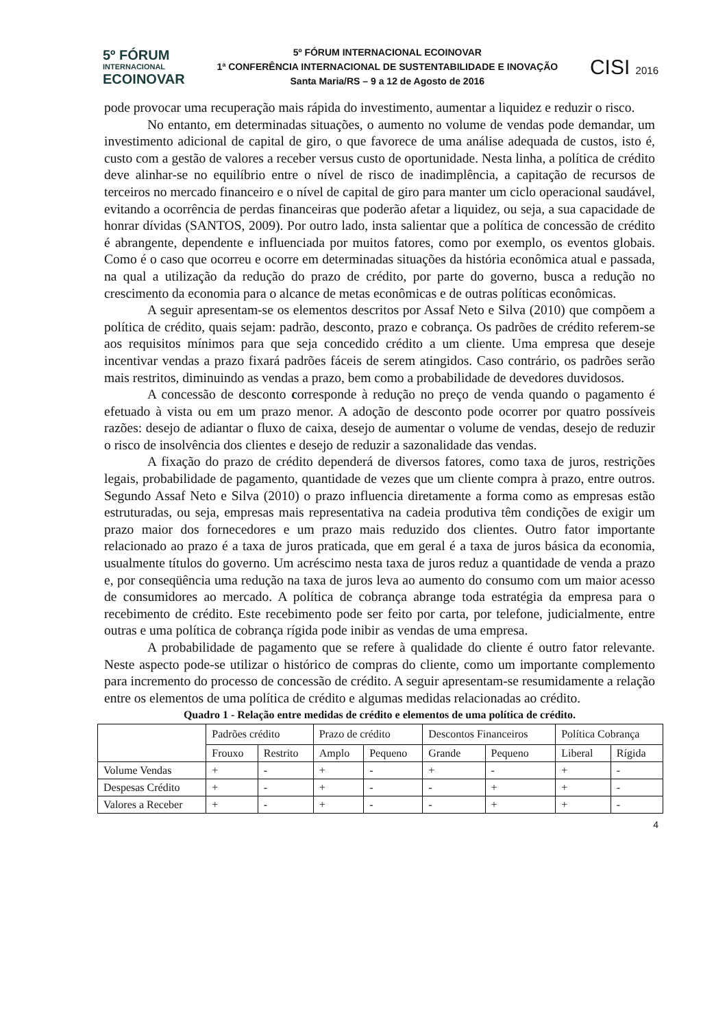5º FÓRUM
INTERNACIONAL
ECOINOVAR
5º FÓRUM INTERNACIONAL ECOINOVAR
1ª CONFERÊNCIA INTERNACIONAL DE SUSTENTABILIDADE E INOVAÇÃO
Santa Maria/RS – 9 a 12 de Agosto de 2016
CISI 2016
pode provocar uma recuperação mais rápida do investimento, aumentar a liquidez e reduzir o risco.
No entanto, em determinadas situações, o aumento no volume de vendas pode demandar, um investimento adicional de capital de giro, o que favorece de uma análise adequada de custos, isto é, custo com a gestão de valores a receber versus custo de oportunidade. Nesta linha, a política de crédito deve alinhar-se no equilíbrio entre o nível de risco de inadimplência, a capitação de recursos de terceiros no mercado financeiro e o nível de capital de giro para manter um ciclo operacional saudável, evitando a ocorrência de perdas financeiras que poderão afetar a liquidez, ou seja, a sua capacidade de honrar dívidas (SANTOS, 2009). Por outro lado, insta salientar que a política de concessão de crédito é abrangente, dependente e influenciada por muitos fatores, como por exemplo, os eventos globais. Como é o caso que ocorreu e ocorre em determinadas situações da história econômica atual e passada, na qual a utilização da redução do prazo de crédito, por parte do governo, busca a redução no crescimento da economia para o alcance de metas econômicas e de outras políticas econômicas.
A seguir apresentam-se os elementos descritos por Assaf Neto e Silva (2010) que compõem a política de crédito, quais sejam: padrão, desconto, prazo e cobrança. Os padrões de crédito referem-se aos requisitos mínimos para que seja concedido crédito a um cliente. Uma empresa que deseje incentivar vendas a prazo fixará padrões fáceis de serem atingidos. Caso contrário, os padrões serão mais restritos, diminuindo as vendas a prazo, bem como a probabilidade de devedores duvidosos.
A concessão de desconto corresponde à redução no preço de venda quando o pagamento é efetuado à vista ou em um prazo menor. A adoção de desconto pode ocorrer por quatro possíveis razões: desejo de adiantar o fluxo de caixa, desejo de aumentar o volume de vendas, desejo de reduzir o risco de insolvência dos clientes e desejo de reduzir a sazonalidade das vendas.
A fixação do prazo de crédito dependerá de diversos fatores, como taxa de juros, restrições legais, probabilidade de pagamento, quantidade de vezes que um cliente compra à prazo, entre outros. Segundo Assaf Neto e Silva (2010) o prazo influencia diretamente a forma como as empresas estão estruturadas, ou seja, empresas mais representativa na cadeia produtiva têm condições de exigir um prazo maior dos fornecedores e um prazo mais reduzido dos clientes. Outro fator importante relacionado ao prazo é a taxa de juros praticada, que em geral é a taxa de juros básica da economia, usualmente títulos do governo. Um acréscimo nesta taxa de juros reduz a quantidade de venda a prazo e, por conseqüência uma redução na taxa de juros leva ao aumento do consumo com um maior acesso de consumidores ao mercado. A política de cobrança abrange toda estratégia da empresa para o recebimento de crédito. Este recebimento pode ser feito por carta, por telefone, judicialmente, entre outras e uma política de cobrança rígida pode inibir as vendas de uma empresa.
A probabilidade de pagamento que se refere à qualidade do cliente é outro fator relevante. Neste aspecto pode-se utilizar o histórico de compras do cliente, como um importante complemento para incremento do processo de concessão de crédito. A seguir apresentam-se resumidamente a relação entre os elementos de uma política de crédito e algumas medidas relacionadas ao crédito.
Quadro 1 - Relação entre medidas de crédito e elementos de uma política de crédito.
| | Padrões crédito | | Prazo de crédito | | Descontos Financeiros | | Política Cobrança | |
| | Frouxo | Restrito | Amplo | Pequeno | Grande | Pequeno | Liberal | Rígida |
| Volume Vendas | + | - | + | - | + | - | + | - |
| Despesas Crédito | + | - | + | - | - | + | + | - |
| Valores a Receber | + | - | + | - | - | + | + | - |
4